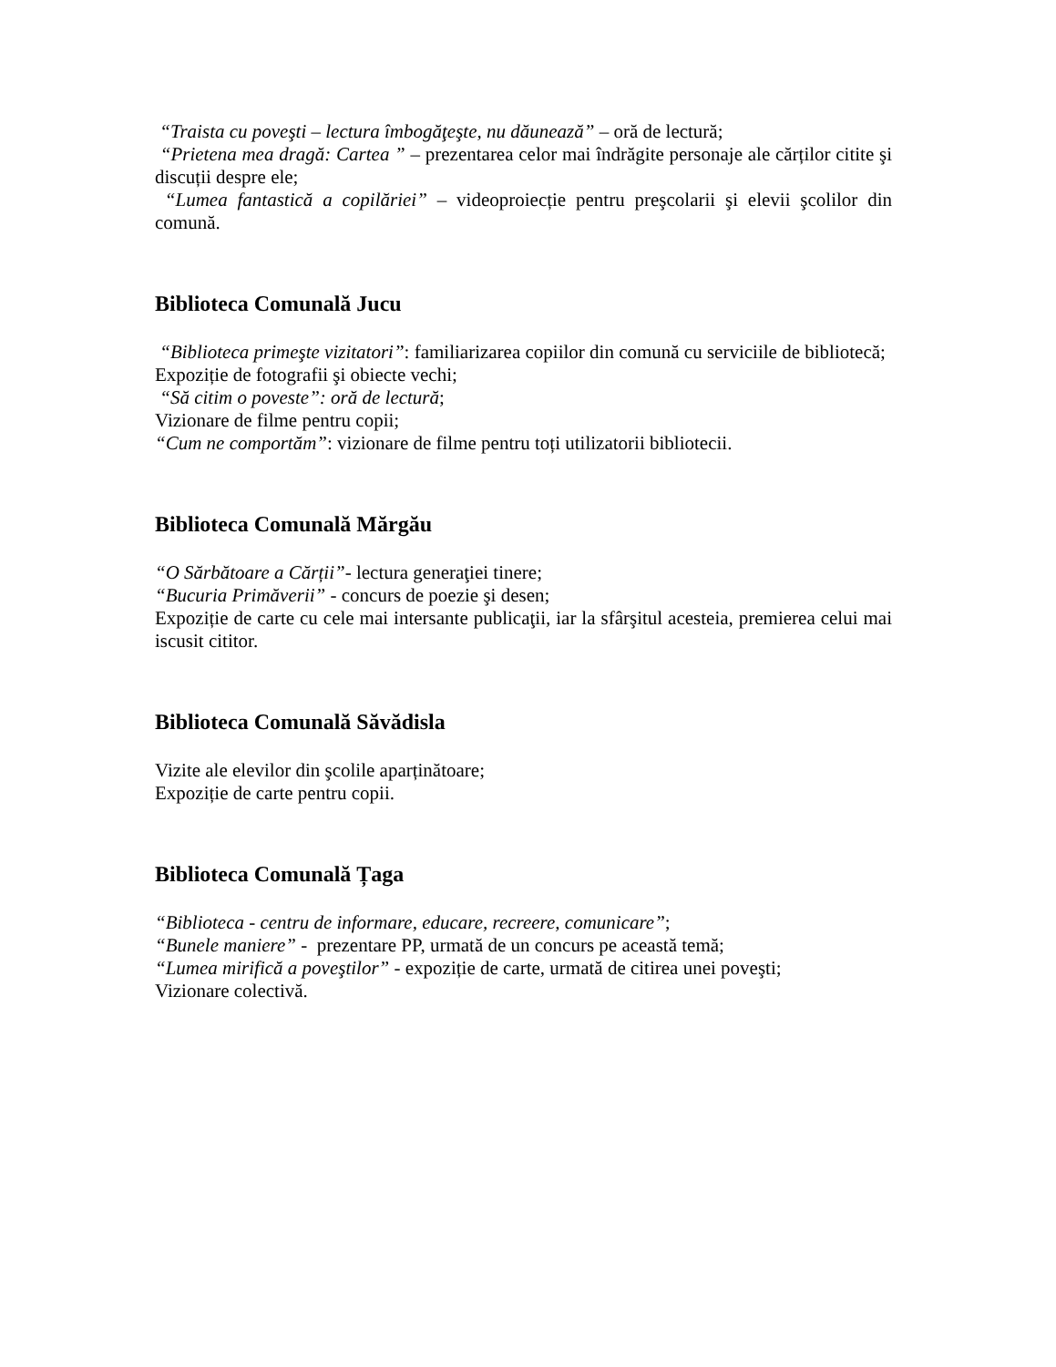“Traista cu poveşti – lectura îmbogăţeşte, nu dăunează” – oră de lectură;
“Prietena mea dragă: Cartea ” – prezentarea celor mai îndrăgite personaje ale cărților citite şi discuții despre ele;
“Lumea fantastică a copilăriei” – videoproiecție pentru preşcolarii şi elevii şcolilor din comună.
Biblioteca Comunală Jucu
“Biblioteca primeşte vizitatori”: familiarizarea copiilor din comună cu serviciile de bibliotecă;
Expoziție de fotografii şi obiecte vechi;
“Să citim o poveste”: oră de lectură;
Vizionare de filme pentru copii;
“Cum ne comportăm”: vizionare de filme pentru toți utilizatorii bibliotecii.
Biblioteca Comunală Mărgău
“O Sărbătoare a Cărții”- lectura generaţiei tinere;
“Bucuria Primăverii” - concurs de poezie şi desen;
Expoziție de carte cu cele mai intersante publicaţii, iar la sfârşitul acesteia, premierea celui mai iscusit cititor.
Biblioteca Comunală Săvădisla
Vizite ale elevilor din şcolile aparținătoare;
Expoziție de carte pentru copii.
Biblioteca Comunală Țaga
“Biblioteca - centru de informare, educare, recreere, comunicare”;
“Bunele maniere” - prezentare PP, urmată de un concurs pe această temă;
“Lumea mirifică a poveştilor” - expoziție de carte, urmată de citirea unei poveşti;
Vizionare colectivă.